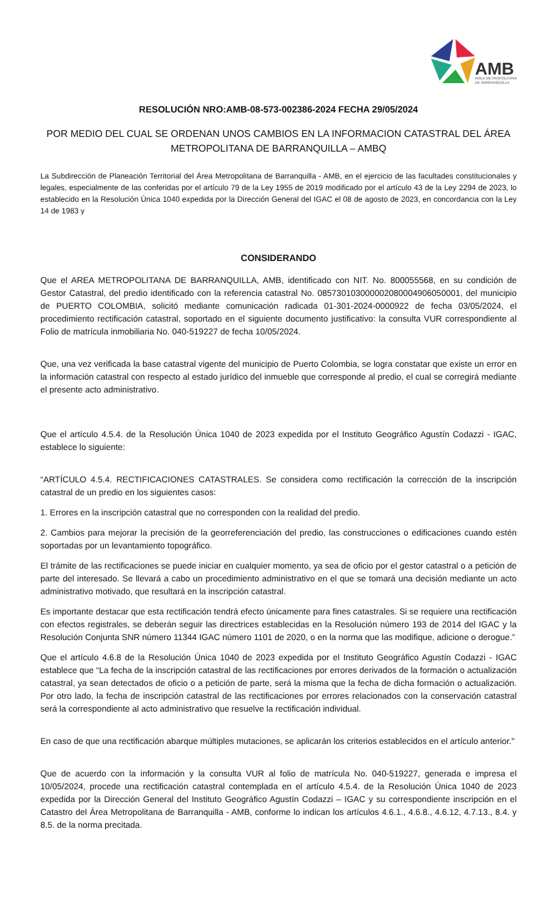AMB
AREA METROPOLITANA
DE BARRANQUILLA
RESOLUCIÓN NRO:AMB-08-573-002386-2024 FECHA 29/05/2024
POR MEDIO DEL CUAL SE ORDENAN UNOS CAMBIOS EN LA INFORMACION CATASTRAL DEL ÁREA METROPOLITANA DE BARRANQUILLA – AMBQ
La Subdirección de Planeación Territorial del Área Metropolitana de Barranquilla - AMB, en el ejercicio de las facultades constitucionales y legales, especialmente de las conferidas por el artículo 79 de la Ley 1955 de 2019 modificado por el artículo 43 de la Ley 2294 de 2023, lo establecido en la Resolución Única 1040 expedida por la Dirección General del IGAC el 08 de agosto de 2023, en concordancia con la Ley 14 de 1983 y
CONSIDERANDO
Que el AREA METROPOLITANA DE BARRANQUILLA, AMB, identificado con NIT. No. 800055568, en su condición de Gestor Catastral, del predio identificado con la referencia catastral No. 085730103000002080004906050001, del municipio de PUERTO COLOMBIA, solicitó mediante comunicación radicada 01-301-2024-0000922 de fecha 03/05/2024, el procedimiento rectificación catastral, soportado en el siguiente documento justificativo: la consulta VUR correspondiente al Folio de matrícula inmobiliaria No. 040-519227 de fecha 10/05/2024.
Que, una vez verificada la base catastral vigente del municipio de Puerto Colombia, se logra constatar que existe un error en la información catastral con respecto al estado jurídico del inmueble que corresponde al predio, el cual se corregirá mediante el presente acto administrativo.
Que el artículo 4.5.4. de la Resolución Única 1040 de 2023 expedida por el Instituto Geográfico Agustín Codazzi - IGAC, establece lo siguiente:
“ARTÍCULO 4.5.4. RECTIFICACIONES CATASTRALES. Se considera como rectificación la corrección de la inscripción catastral de un predio en los siguientes casos:
1. Errores en la inscripción catastral que no corresponden con la realidad del predio.
2. Cambios para mejorar la precisión de la georreferenciación del predio, las construcciones o edificaciones cuando estén soportadas por un levantamiento topográfico.
El trámite de las rectificaciones se puede iniciar en cualquier momento, ya sea de oficio por el gestor catastral o a petición de parte del interesado. Se llevará a cabo un procedimiento administrativo en el que se tomará una decisión mediante un acto administrativo motivado, que resultará en la inscripción catastral.
Es importante destacar que esta rectificación tendrá efecto únicamente para fines catastrales. Si se requiere una rectificación con efectos registrales, se deberán seguir las directrices establecidas en la Resolución número 193 de 2014 del IGAC y la Resolución Conjunta SNR número 11344 IGAC número 1101 de 2020, o en la norma que las modifique, adicione o derogue.”
Que el artículo 4.6.8 de la Resolución Única 1040 de 2023 expedida por el Instituto Geográfico Agustín Codazzi - IGAC establece que “La fecha de la inscripción catastral de las rectificaciones por errores derivados de la formación o actualización catastral, ya sean detectados de oficio o a petición de parte, será la misma que la fecha de dicha formación o actualización. Por otro lado, la fecha de inscripción catastral de las rectificaciones por errores relacionados con la conservación catastral será la correspondiente al acto administrativo que resuelve la rectificación individual.
En caso de que una rectificación abarque múltiples mutaciones, se aplicarán los criterios establecidos en el artículo anterior."
Que de acuerdo con la información y la consulta VUR al folio de matrícula No. 040-519227, generada e impresa el 10/05/2024, procede una rectificación catastral contemplada en el artículo 4.5.4. de la Resolución Única 1040 de 2023 expedida por la Dirección General del Instituto Geográfico Agustín Codazzi – IGAC y su correspondiente inscripción en el Catastro del Área Metropolitana de Barranquilla - AMB, conforme lo indican los artículos 4.6.1., 4.6.8., 4.6.12, 4.7.13., 8.4. y 8.5. de la norma precitada.